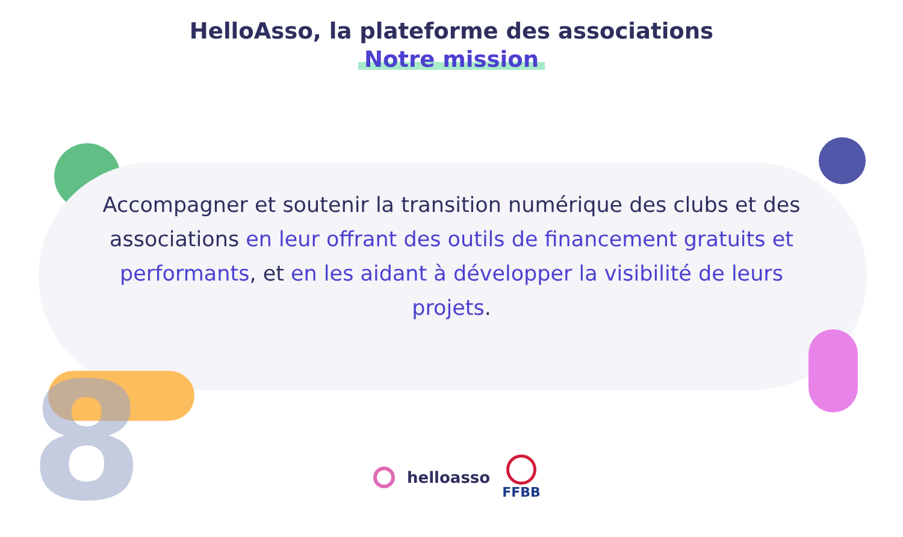8
HelloAsso, la plateforme des associations
Notre mission
Accompagner et soutenir la transition numérique des clubs et des associations en leur offrant des outils de financement gratuits et performants, et en les aidant à développer la visibilité de leurs projets.
helloasso
FFBB